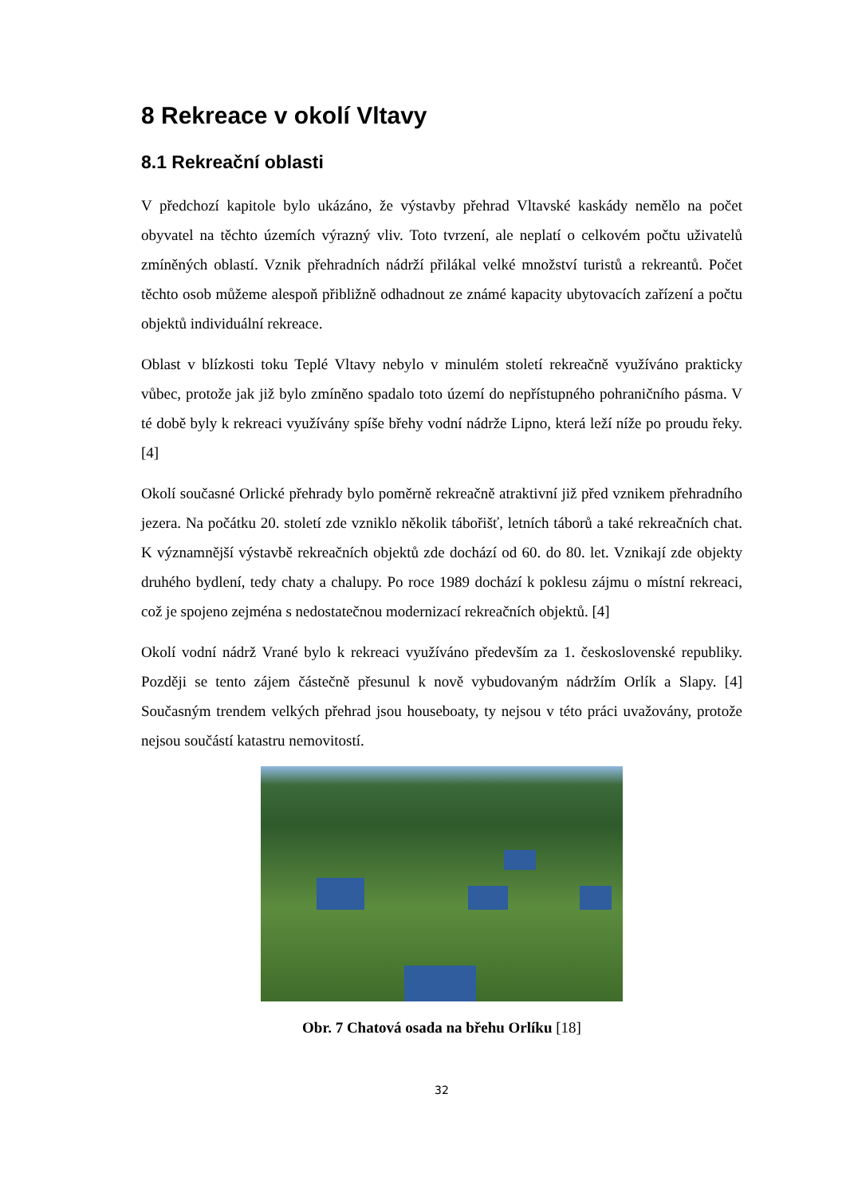8 Rekreace v okolí Vltavy
8.1 Rekreační oblasti
V předchozí kapitole bylo ukázáno, že výstavby přehrad Vltavské kaskády nemělo na počet obyvatel na těchto územích výrazný vliv. Toto tvrzení, ale neplatí o celkovém počtu uživatelů zmíněných oblastí. Vznik přehradních nádrží přilákal velké množství turistů a rekreantů. Počet těchto osob můžeme alespoň přibližně odhadnout ze známé kapacity ubytovacích zařízení a počtu objektů individuální rekreace.
Oblast v blízkosti toku Teplé Vltavy nebylo v minulém století rekreačně využíváno prakticky vůbec, protože jak již bylo zmíněno spadalo toto území do nepřístupného pohraničního pásma. V té době byly k rekreaci využívány spíše břehy vodní nádrže Lipno, která leží níže po proudu řeky. [4]
Okolí současné Orlické přehrady bylo poměrně rekreačně atraktivní již před vznikem přehradního jezera. Na počátku 20. století zde vzniklo několik tábořišť, letních táborů a také rekreačních chat. K významnější výstavbě rekreačních objektů zde dochází od 60. do 80. let. Vznikají zde objekty druhého bydlení, tedy chaty a chalupy. Po roce 1989 dochází k poklesu zájmu o místní rekreaci, což je spojeno zejména s nedostatečnou modernizací rekreačních objektů. [4]
Okolí vodní nádrž Vrané bylo k rekreaci využíváno především za 1. československé republiky. Později se tento zájem částečně přesunul k nově vybudovaným nádržím Orlík a Slapy. [4] Současným trendem velkých přehrad jsou houseboaty, ty nejsou v této práci uvažovány, protože nejsou součástí katastru nemovitostí.
Obr. 7 Chatová osada na břehu Orlíku [18]
32